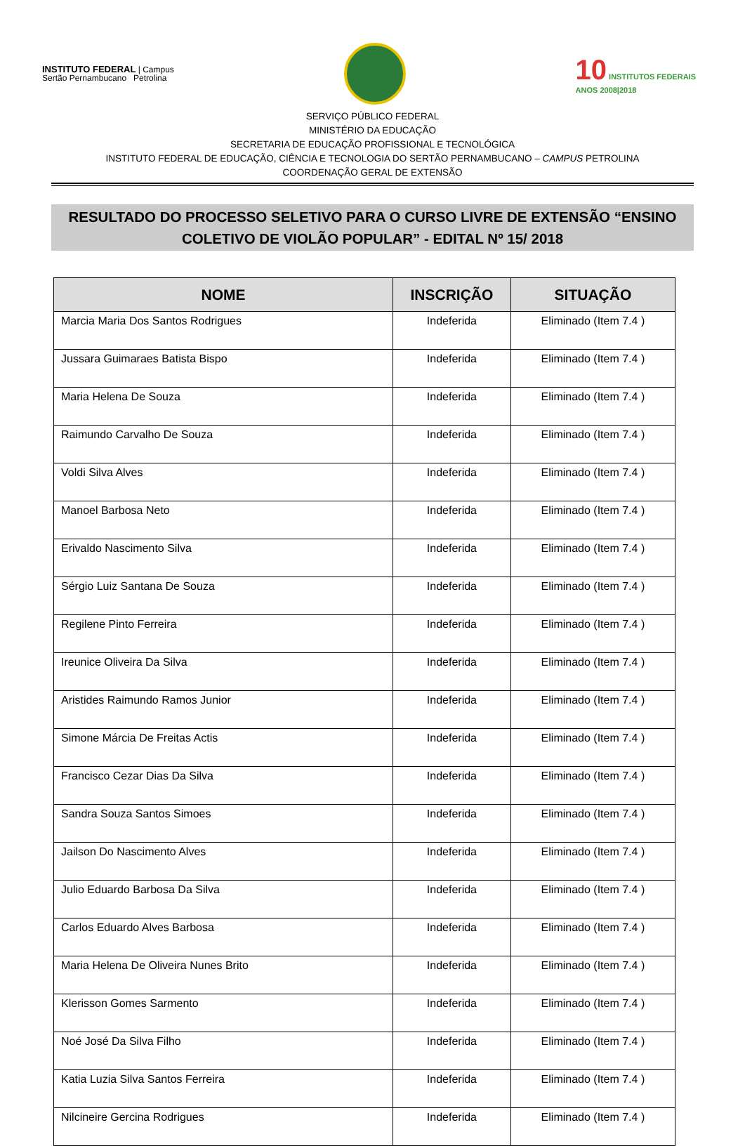INSTITUTO FEDERAL | Campus
Sertão Pernambucano Petrolina
10 INSTITUTOS FEDERAIS
ANOS 2008|2018
SERVIÇO PÚBLICO FEDERAL
MINISTÉRIO DA EDUCAÇÃO
SECRETARIA DE EDUCAÇÃO PROFISSIONAL E TECNOLÓGICA
INSTITUTO FEDERAL DE EDUCAÇÃO, CIÊNCIA E TECNOLOGIA DO SERTÃO PERNAMBUCANO – CAMPUS PETROLINA
COORDENAÇÃO GERAL DE EXTENSÃO
RESULTADO DO PROCESSO SELETIVO PARA O CURSO LIVRE DE EXTENSÃO “ENSINO
COLETIVO DE VIOLÃO POPULAR” - EDITAL Nº 15/ 2018
| NOME | INSCRIÇÃO | SITUAÇÃO |
| --- | --- | --- |
| Marcia Maria Dos Santos Rodrigues | Indeferida | Eliminado (Item 7.4 ) |
| Jussara Guimaraes Batista Bispo | Indeferida | Eliminado (Item 7.4 ) |
| Maria Helena De Souza | Indeferida | Eliminado (Item 7.4 ) |
| Raimundo Carvalho De Souza | Indeferida | Eliminado (Item 7.4 ) |
| Voldi Silva Alves | Indeferida | Eliminado (Item 7.4 ) |
| Manoel Barbosa Neto | Indeferida | Eliminado (Item 7.4 ) |
| Erivaldo Nascimento Silva | Indeferida | Eliminado (Item 7.4 ) |
| Sérgio Luiz Santana De Souza | Indeferida | Eliminado (Item 7.4 ) |
| Regilene Pinto Ferreira | Indeferida | Eliminado (Item 7.4 ) |
| Ireunice Oliveira Da Silva | Indeferida | Eliminado (Item 7.4 ) |
| Aristides Raimundo Ramos Junior | Indeferida | Eliminado (Item 7.4 ) |
| Simone Márcia De Freitas Actis | Indeferida | Eliminado (Item 7.4 ) |
| Francisco Cezar Dias Da Silva | Indeferida | Eliminado (Item 7.4 ) |
| Sandra Souza Santos Simoes | Indeferida | Eliminado (Item 7.4 ) |
| Jailson Do Nascimento Alves | Indeferida | Eliminado (Item 7.4 ) |
| Julio Eduardo Barbosa Da Silva | Indeferida | Eliminado (Item 7.4 ) |
| Carlos Eduardo Alves Barbosa | Indeferida | Eliminado (Item 7.4 ) |
| Maria Helena De Oliveira Nunes Brito | Indeferida | Eliminado (Item 7.4 ) |
| Klerisson Gomes Sarmento | Indeferida | Eliminado (Item 7.4 ) |
| Noé José Da Silva Filho | Indeferida | Eliminado (Item 7.4 ) |
| Katia Luzia Silva Santos Ferreira | Indeferida | Eliminado (Item 7.4 ) |
| Nilcineire Gercina Rodrigues | Indeferida | Eliminado (Item 7.4 ) |